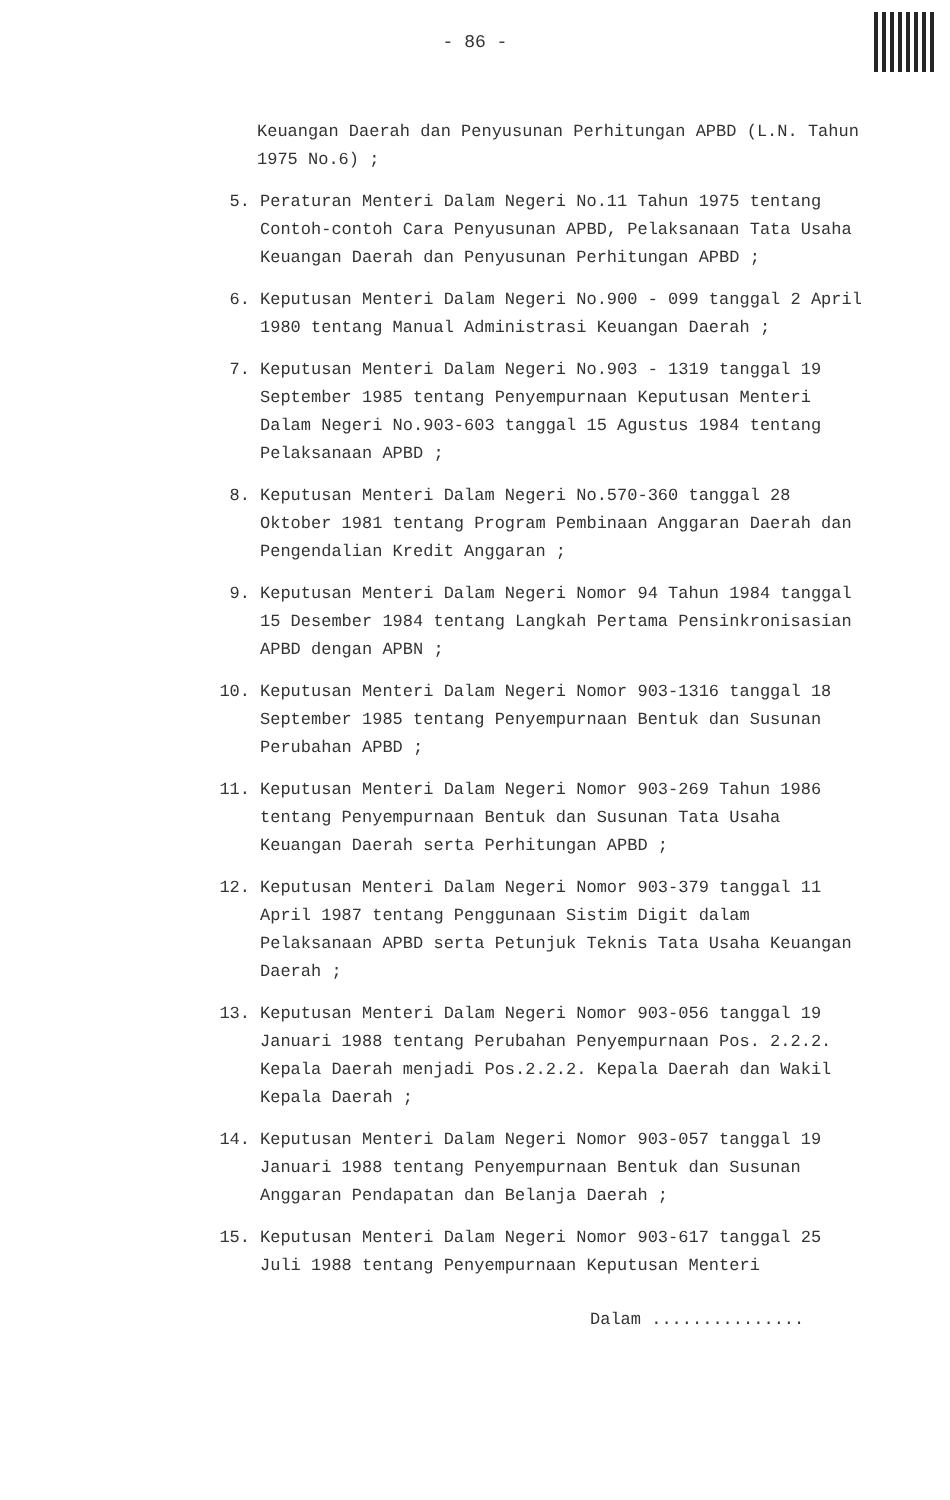- 86 -
Keuangan Daerah dan Penyusunan Perhitungan APBD (L.N. Tahun 1975 No.6) ;
5. Peraturan Menteri Dalam Negeri No.11 Tahun 1975 tentang Contoh-contoh Cara Penyusunan APBD, Pelaksanaan Tata Usaha Keuangan Daerah dan Penyusunan Perhitungan APBD ;
6. Keputusan Menteri Dalam Negeri No.900 - 099 tanggal 2 April 1980 tentang Manual Administrasi Keuangan Daerah ;
7. Keputusan Menteri Dalam Negeri No.903 - 1319 tanggal 19 September 1985 tentang Penyempurnaan Keputusan Menteri Dalam Negeri No.903-603 tanggal 15 Agustus 1984 tentang Pelaksanaan APBD ;
8. Keputusan Menteri Dalam Negeri No.570-360 tanggal 28 Oktober 1981 tentang Program Pembinaan Anggaran Daerah dan Pengendalian Kredit Anggaran ;
9. Keputusan Menteri Dalam Negeri Nomor 94 Tahun 1984 tanggal 15 Desember 1984 tentang Langkah Pertama Pensinkronisasian APBD dengan APBN ;
10. Keputusan Menteri Dalam Negeri Nomor 903-1316 tanggal 18 September 1985 tentang Penyempurnaan Bentuk dan Susunan Perubahan APBD ;
11. Keputusan Menteri Dalam Negeri Nomor 903-269 Tahun 1986 tentang Penyempurnaan Bentuk dan Susunan Tata Usaha Keuangan Daerah serta Perhitungan APBD ;
12. Keputusan Menteri Dalam Negeri Nomor 903-379 tanggal 11 April 1987 tentang Penggunaan Sistim Digit dalam Pelaksanaan APBD serta Petunjuk Teknis Tata Usaha Keuangan Daerah ;
13. Keputusan Menteri Dalam Negeri Nomor 903-056 tanggal 19 Januari 1988 tentang Perubahan Penyempurnaan Pos. 2.2.2. Kepala Daerah menjadi Pos.2.2.2. Kepala Daerah dan Wakil Kepala Daerah ;
14. Keputusan Menteri Dalam Negeri Nomor 903-057 tanggal 19 Januari 1988 tentang Penyempurnaan Bentuk dan Susunan Anggaran Pendapatan dan Belanja Daerah ;
15. Keputusan Menteri Dalam Negeri Nomor 903-617 tanggal 25 Juli 1988 tentang Penyempurnaan Keputusan Menteri
Dalam ...............